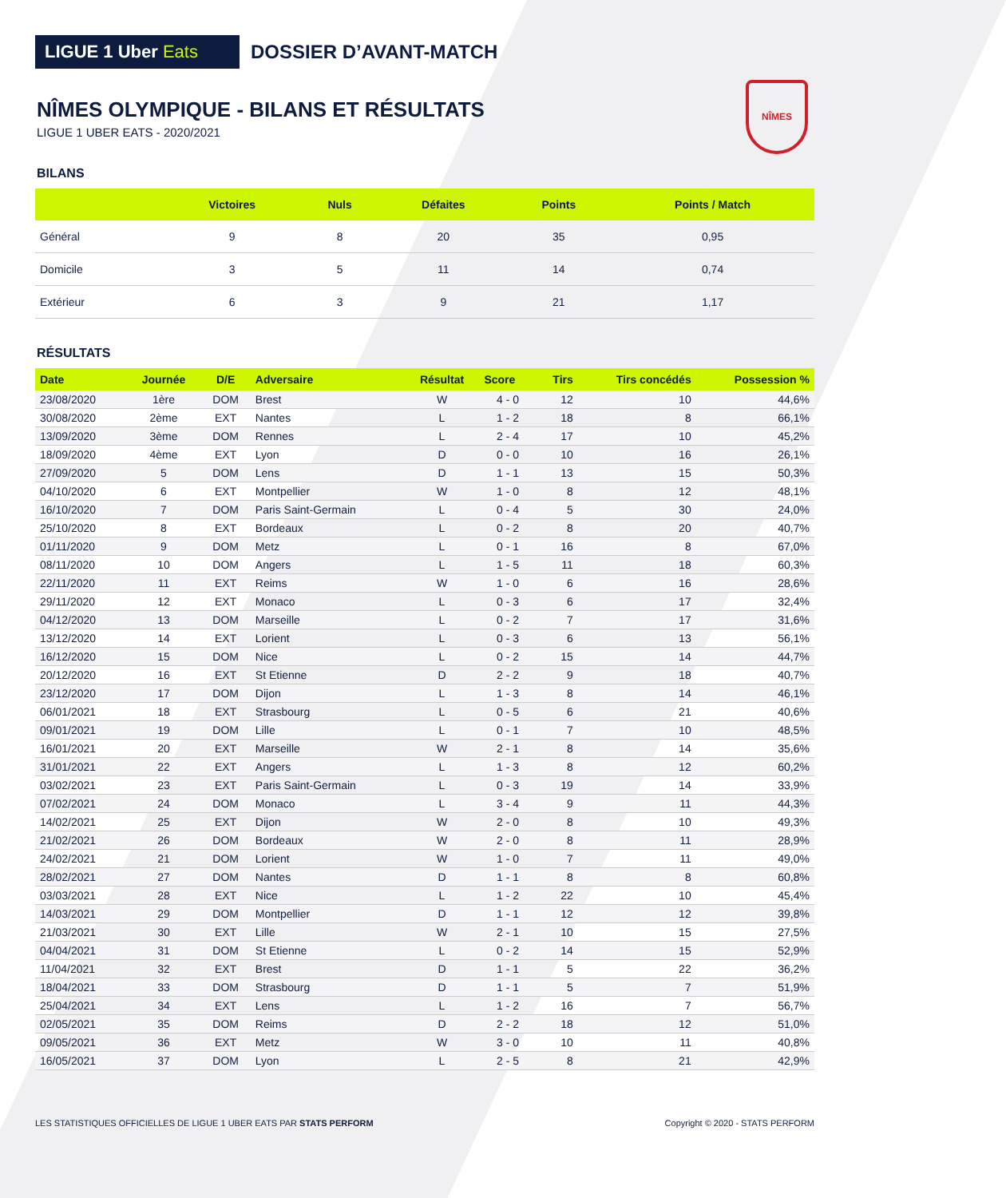NÎMES
LIGUE 1 Uber Eats
DOSSIER D’AVANT-MATCH
NÎMES OLYMPIQUE - BILANS ET RÉSULTATS
LIGUE 1 UBER EATS - 2020/2021
BILANS
| | Victoires | Nuls | Défaites | Points | Points / Match |
| --- | --- | --- | --- | --- | --- |
| Général | 9 | 8 | 20 | 35 | 0,95 |
| Domicile | 3 | 5 | 11 | 14 | 0,74 |
| Extérieur | 6 | 3 | 9 | 21 | 1,17 |
RÉSULTATS
| Date | Journée | D/E | Adversaire | Résultat | Score | Tirs | Tirs concédés | Possession % |
| --- | --- | --- | --- | --- | --- | --- | --- | --- |
| 23/08/2020 | 1ère | DOM | Brest | W | 4 - 0 | 12 | 10 | 44,6% |
| 30/08/2020 | 2ème | EXT | Nantes | L | 1 - 2 | 18 | 8 | 66,1% |
| 13/09/2020 | 3ème | DOM | Rennes | L | 2 - 4 | 17 | 10 | 45,2% |
| 18/09/2020 | 4ème | EXT | Lyon | D | 0 - 0 | 10 | 16 | 26,1% |
| 27/09/2020 | 5 | DOM | Lens | D | 1 - 1 | 13 | 15 | 50,3% |
| 04/10/2020 | 6 | EXT | Montpellier | W | 1 - 0 | 8 | 12 | 48,1% |
| 16/10/2020 | 7 | DOM | Paris Saint-Germain | L | 0 - 4 | 5 | 30 | 24,0% |
| 25/10/2020 | 8 | EXT | Bordeaux | L | 0 - 2 | 8 | 20 | 40,7% |
| 01/11/2020 | 9 | DOM | Metz | L | 0 - 1 | 16 | 8 | 67,0% |
| 08/11/2020 | 10 | DOM | Angers | L | 1 - 5 | 11 | 18 | 60,3% |
| 22/11/2020 | 11 | EXT | Reims | W | 1 - 0 | 6 | 16 | 28,6% |
| 29/11/2020 | 12 | EXT | Monaco | L | 0 - 3 | 6 | 17 | 32,4% |
| 04/12/2020 | 13 | DOM | Marseille | L | 0 - 2 | 7 | 17 | 31,6% |
| 13/12/2020 | 14 | EXT | Lorient | L | 0 - 3 | 6 | 13 | 56,1% |
| 16/12/2020 | 15 | DOM | Nice | L | 0 - 2 | 15 | 14 | 44,7% |
| 20/12/2020 | 16 | EXT | St Etienne | D | 2 - 2 | 9 | 18 | 40,7% |
| 23/12/2020 | 17 | DOM | Dijon | L | 1 - 3 | 8 | 14 | 46,1% |
| 06/01/2021 | 18 | EXT | Strasbourg | L | 0 - 5 | 6 | 21 | 40,6% |
| 09/01/2021 | 19 | DOM | Lille | L | 0 - 1 | 7 | 10 | 48,5% |
| 16/01/2021 | 20 | EXT | Marseille | W | 2 - 1 | 8 | 14 | 35,6% |
| 31/01/2021 | 22 | EXT | Angers | L | 1 - 3 | 8 | 12 | 60,2% |
| 03/02/2021 | 23 | EXT | Paris Saint-Germain | L | 0 - 3 | 19 | 14 | 33,9% |
| 07/02/2021 | 24 | DOM | Monaco | L | 3 - 4 | 9 | 11 | 44,3% |
| 14/02/2021 | 25 | EXT | Dijon | W | 2 - 0 | 8 | 10 | 49,3% |
| 21/02/2021 | 26 | DOM | Bordeaux | W | 2 - 0 | 8 | 11 | 28,9% |
| 24/02/2021 | 21 | DOM | Lorient | W | 1 - 0 | 7 | 11 | 49,0% |
| 28/02/2021 | 27 | DOM | Nantes | D | 1 - 1 | 8 | 8 | 60,8% |
| 03/03/2021 | 28 | EXT | Nice | L | 1 - 2 | 22 | 10 | 45,4% |
| 14/03/2021 | 29 | DOM | Montpellier | D | 1 - 1 | 12 | 12 | 39,8% |
| 21/03/2021 | 30 | EXT | Lille | W | 2 - 1 | 10 | 15 | 27,5% |
| 04/04/2021 | 31 | DOM | St Etienne | L | 0 - 2 | 14 | 15 | 52,9% |
| 11/04/2021 | 32 | EXT | Brest | D | 1 - 1 | 5 | 22 | 36,2% |
| 18/04/2021 | 33 | DOM | Strasbourg | D | 1 - 1 | 5 | 7 | 51,9% |
| 25/04/2021 | 34 | EXT | Lens | L | 1 - 2 | 16 | 7 | 56,7% |
| 02/05/2021 | 35 | DOM | Reims | D | 2 - 2 | 18 | 12 | 51,0% |
| 09/05/2021 | 36 | EXT | Metz | W | 3 - 0 | 10 | 11 | 40,8% |
| 16/05/2021 | 37 | DOM | Lyon | L | 2 - 5 | 8 | 21 | 42,9% |
LES STATISTIQUES OFFICIELLES DE LIGUE 1 UBER EATS PAR STATS PERFORM
Copyright © 2020 - STATS PERFORM